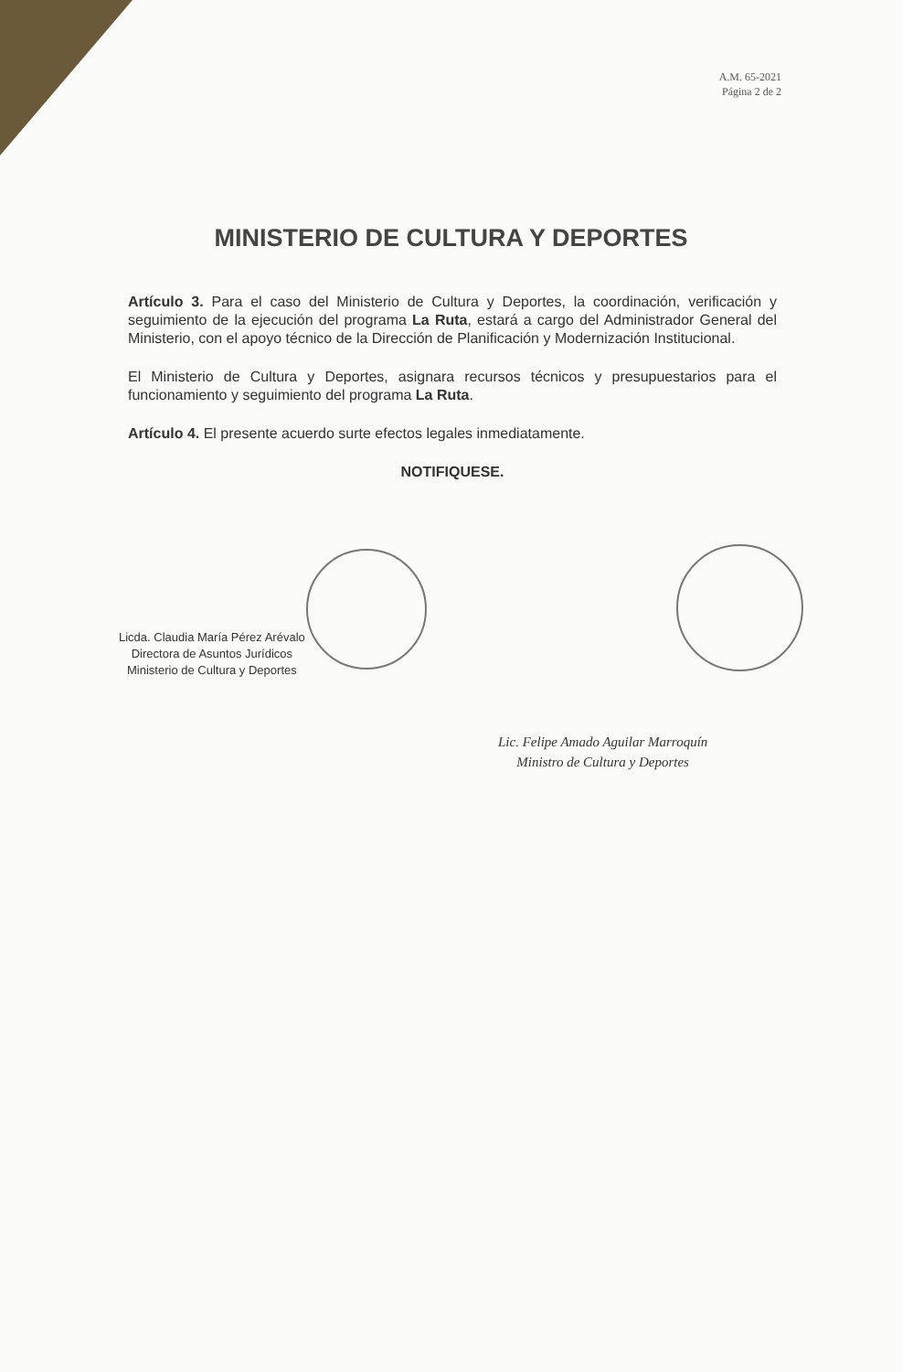A.M. 65-2021
Página 2 de 2
MINISTERIO DE CULTURA Y DEPORTES
Artículo 3. Para el caso del Ministerio de Cultura y Deportes, la coordinación, verificación y seguimiento de la ejecución del programa La Ruta, estará a cargo del Administrador General del Ministerio, con el apoyo técnico de la Dirección de Planificación y Modernización Institucional.
El Ministerio de Cultura y Deportes, asignara recursos técnicos y presupuestarios para el funcionamiento y seguimiento del programa La Ruta.
Artículo 4. El presente acuerdo surte efectos legales inmediatamente.
NOTIFIQUESE.
Licda. Claudia María Pérez Arévalo
Directora de Asuntos Jurídicos
Ministerio de Cultura y Deportes
Lic. Felipe Amado Aguilar Marroquín
Ministro de Cultura y Deportes